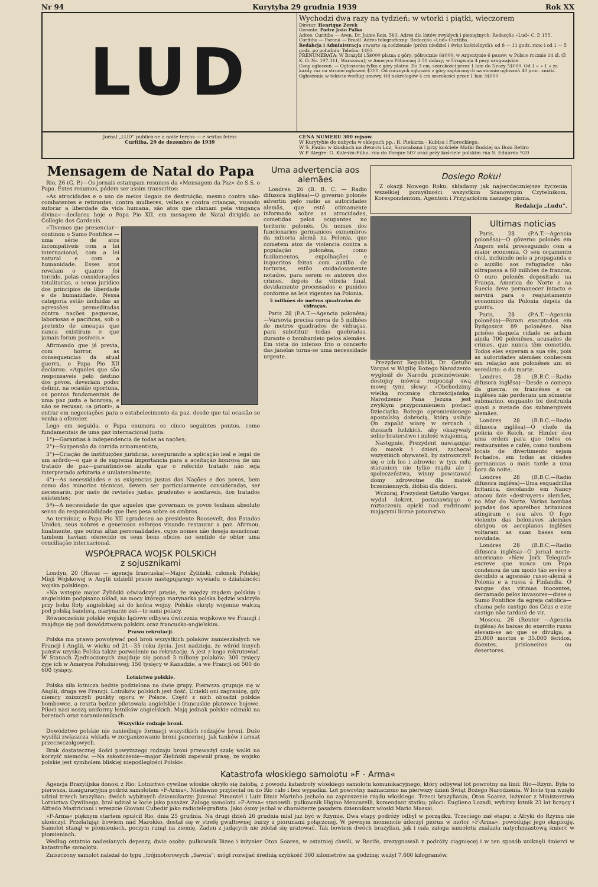Nr 94 Kurytyba 29 grudnia 1939 Rok XX
LUD
Wychodzi dwa razy na tydzień: w wtorki i piątki, wieczorem
Diretor: Henrique Zerek
Gerente: Padre João Palka
Adres: Curitiba — Aven. Dr. Jaime Reis, 583. Adres dla listów zwykłych i pieniężnych: Redacção »Lud« C. P. 155, Curitiba — Paraná — Brasil. Adres telegraficzny: Redacção »Lud« Curitiba.
Redakcja i Administracja otwarte są codziennie (prócz niedziel i świąt kościelnych): od 8 — 11 godz. rano i od 1 — 5 godz. po południu. Telefon: 1493
PRENUMERATA: W Brazylii 15$000 płatna z góry; półrocznie 8$000; w Argentynie 6 pezow; w Polsce rocznie 14 zł. (P. K. O. Nr. 197.311, Warszawa); w Ameryce Północnej 2.50 dolary; w Urugwaju 4 pezy urugwajskie.
Ceny ogłoszeń: — Ogłoszenia tylko z góry płatne. Do 3 cm. szerokości przez 1 łam do 3 razy 5$000. Od 1 » » 1 » za każdy raz na stronie ogłoszeń $300. Od rocznych ogłoszeń z góry zapłaconych na stronie ogłoszeń 40 proc. zniżki. Ogłoszenia w tekście według umowy. Od nekrologów 4 cm szerokości przez 1 łam 3$000
Jornal „LUD” publica-se a noite terças — e sextas feiras
Curitiba, 29 de dezembro de 1939
CENA NUMERU 300 rejsów.
W Kurytybie do nabycia w sklepach pp.: R. Piekarza - Kubisa i Floreckiego.
W S. Paulo: w kioskach na dworcu Luz, Sorocabana i przy kościele Matki Boskiej na Bom Retiro
W P. Alegre: G. Kulesza-Filho, rua do Parque 507 oraz przy kościele polskim rua S. Eduardo 920
Mensagem de Natal do Papa
Rio, 26 (G. P.)—Os jornais estampam resumos da »Mensagem da Paz« de S.S. o Papa. Estes resumos, pódem ser assim transcritos:
»As atrocidades e o uso de meios ilegais de destruição, mesmo contra não-combatentes e retirantes, contra mulheres, velhos e contra crianças, visando sufocar a liberdade da vida humana, são atos que clamam pela vingança divina«—declarou hoje o Papa Pio XII, em mesagem de Natal dirigida ao Collegio dos Cardeais.
»Tivemos que presenciar—continou o Sumo Pontifice — uma série de atos incompativeis com a lei internacional, com a lei natural e com a humanidade. Esses atos revelam o quanto foi torcido, pelas considerações totalitarias, o senso juridico dos principios de liberdade e de humanidade. Nessa categoria estão incluidas as agressões premeditadas contra nações pequenas, laboriosas e pacificas, sob o pretexto de ameaças que nunca existiram e que jamais foram posiveis.«
Afirmando que já previa, com horror, as consequencias da atual guerra, o Papa Pio XII declarou: «Aqueles que são responsaveis pelo destino dos povos, deveriam poder definir, na ocasião oportuna, os pontos fundamentais de uma paz justa e honrosa, e não se recusar, «a priori», a entrar em negociações para o estabelecimento da paz, desde que tal ocasião se venha a oferecer.
Logo em seguida, o Papa enumera os cinco seguintes pontos, como fundamentais de uma paz internacional justa:
1°)—Garantias à independencia de todas as nações;
2°)—Suspensão da corrida armamentista;
3°)—Criação de instituições juridicas, assegurando a aplicação leal e legal de um acôrdo—o que é de suprema importancia para a aceitação honrosa de um tratado de paz—garantindo-se ainda que o referido tratado não seja interpretado arbitaria e unilateralmente;
4°)—As necessidades e as exigencias justas das Nações e dos povos, bem como das minorias técnicas, devem ser particularmente consideradas, ser necessario, por meio de revisões justas, prudentes e aceitaveis, dos tratados existentes;
5ª)—A necessidade de que aqueles que governam os povos tenham absoluto senso da responsabilidade que lhes pesa sobre os ombros.
Ao terminar, o Papa Pio XII agradeceu ao presidente Roosevelt, dos Estados Unidos, seus nobres e generosos esforços visando restaurar a paz. Afirmou, finalmente, que outras altas personalidades, cujos nomes não deseja mencionar, tambem haviam oferecido os seus bons oficios no sentido de obter uma conciliação internacional.
WSPÓŁPRACA WOJSK POLSKICH
z sojusznikami
Londyn, 20 (Havas — agencja francuska)—Major Żyliński, członek Polskiej Misji Wojskowej w Anglii udzielił prasie następującego wywiadu o działalności wojska polskiego:
»Na wstępie major Żyliński oświadczył prasie, że między rządem polskim i angielskim podpisano układ, na mocy którego marynarka polska będzie walczyła przy boku floty angielskiej aż do końca wojny. Polskie okręty wojenne walczą pod polską banderą, marynarze zaś—to sami polacy.
Równocześnie polskie wojsko lądowe odbywa ćwiczenia wojskowe we Francji i znajduje się pod dowództwem polskim oraz francusko-angielskim.
Prawo rekrutacji.
Polska ma prawo powoływać pod broń wszystkich polaków zamieszkałych we Francji i Anglii, w wieku od 21—35 roku życia. Jest nadzieja, że wśród innych państw uzyska Polska także pozwolenie na rekrutację. A jest z kogo rekrutować. W Stanach Zjednoczonych znajduje się ponad 3 miliony polaków; 300 tysięcy żyje ich w Ameryce Południowej; 150 tysięcy w Kanadzie, a we Francji od 500 do 600 tysięcy.
Lotnictwo polskie.
Polska siła lotnicza będzie podzielona na dwie grupy. Pierwsza grupuje się w Anglii, druga we Francji. Lotników polskich jest dość. Uciekli oni zagranicę, gdy niemcy zniszczyli punkty oporu w Polsce. Część z nich obsadzi polskie bombowce, a reszta będzie pilotowała angielskie i francuskie płatowce bojowe. Piloci nasi noszą uniformy lotników angielskich. Mają jednak polskie odznaki na beretach oraz naramiennikach.
Wszystkie rodzaje broni.
Dowództwo polskie nie zaniedbuje formacji wszystkich rodzajów broni. Duże wysiłki zwłaszcza wkłada w zorganizowanie broni pancernej, jak tanków i armat przeciwczołgowych.
Brak dostatecznej ilości powyższego rodzaju broni przeważył szalę walki na korzyść niemców. —Na zakończenie—major Zieliński zapewnił prasę, że wojsko polskie jest symbolem bliskiej niepodległości Polski«.
Uma advertencia aos alemães
Londres, 26 (B. B. C. — Radio difusora inglêsa)—O governo polonês advertiu pelo radio as autoridades alemãs, que está otimamente informado sobre as atrocidades, cometidas pelos ocupantes no teritorio polonês. Os nomes dos funcionarios germanicos exmembros da minoria alemã na Polonia, que cometem atos de violencia contra a população polonêsa, como fuzilamentos, expolhações e inqueritos feitos com auxilio de torturas, estão cuidadosamente notados, para serem os autores dos crimes, depois da vitoria final, devidamente processados e punidos conforme as leis vigentes na Polonia.
5 milhões de metros quadrados de vidraças.
Paris 28 (P.A.T.—Agencia polonêsa)—Varsovia precisa cerca de 5 milhões de metros quadrados de vidraças, para substituir todas quebradas, durante o bombardeio pelos alemães. Em vista do intenso frio o concerto das janelas torna-se uma necessidade urgente.
Dosiego Roku!
Z okazji Nowego Roku, składamy jak najserdeczniejsze życzenia wszelkiej pomyślności wszystkim Szanownym Czytelnikom, Korespondentom, Agentom i Przyjaciołom naszego pisma.
Redakcja „Ludu”.
Prezydent Republiki, Dr. Getulio Vargas w Wigilię Bożego Narodzenia wygłosił do Narodu przemówienie; dostojny mówca rozpoczął swą mowę tymi słowy: »Obchodzimy wielką rocznicę chrześcijańską: Narodzenie Pana Jezusa jest zwykłym przypomnieniem postaci Dzieciątka Bożego opromienionego apostolską dobrocią, którą usiłuje On zapalić wiarę w sercach i duszach ludzkich, aby okazywały sobie braterstwo i miłość wzajemną.
Następnie, Prezydent nawiązując do matek i dzieci, zachęcał wszystkich obywateli, by zatroszczyli się o ich los i zdrowie; w tym celu staraniem nie tylko rządu ale i społeczeństwa, winny powstawać domy zdrowotne dla matek brzemiennych, żłóbki dla dzieci.
Wczoraj, Prezydent Getulio Vargas, wydał dekret, postanawiając o roztoczeniu opieki nad rodzinami mającymi liczne potomstwo.
Ultimas noticias
Paris, 28 (P.A.T.—Agencia polonêsa)—O gôverno polonês em Angers está prosseguindo com a maior economia. O seu orçamento civil, incluindo nele a propaganda e o auxilio aos refugiados não ultrapassa a 60 milhões de francos. O ouro polonês depositado na França, America do Norte e na Suecia deve permanecer intacto e servirá para o reajustamento economico da Polonia depois da guerra.
Paris, 28 (P.A.T.—Agencia polonêsa)—Foram executados em Bydgoszcz 89 polonêses. Nas prisões daquela cidade se acham ainda 700 polonêses, acusados de crimes, que nunca têm cometido. Todos eles esperam a sua vês, pois as autoridades alemães conhecem em relação aos polonêses um só veredicto: o da morte.
Londres, 28 (B.B.C.—Radio difusora inglêsa)—Desde o começo da guerra, os francêses e os inglêses não perderam um sómente submarino, enquanto foi destruida quasi a metade dos submergiveis alemães.
Londres 28 (B.B.C.—Radio difusora inglêsa)—O chefe da policia do Reich, sr. Himler deu uma ordem para que todos os restaurantes e cafés, como tambem locais de divertimento sejam fechados, em todas as cidades germanicas o mais tarde a uma hora da noite.
Londres 28 (B.B.C.—Radio difusora inglêsa)—Uma esquadrilha britanica, decolando em Nancy atacou dois «destroyers» alemães, no Mar do Norte. Varias bombas jogadas dos aparelhos britanicos atingiram o seu alvo. O fogo violento das belonaves alemães obrigou os aeroplanos inglêses voltaram as suas bases sem novidade.
Londres 28 (B.B.C.—Radio difusora inglêsa)—O jornal norte-americano «New Jork Telegraf» escreve que nunca um Papa condenou de um modo tão sevêro e decidido a agressão russo-alemã á Polonia e a russa á Finlandia. O sangue das vitimas inocentes, derramado pelos invasores—disse o Sumo Pontifice da egreja catolica—chama pelo castigo dos Céus e este castigo não tardará de vir.
Moscou, 26 (Reuter —Agencia inglêsa) As baixas do exercito russo elevam-se ao que se divulga, a 25.000 mortos e 35.000 feridos, doentes, prisioneiros ou desertores.
Katastrofa włoskiego samolotu »F - Arma«
Agencja Brazylijska donosi z Rio: Lotnictwo cywilne włoskie okryło się żałobą, z powodu katastrofy włoskiego samolotu komunikacyjnego, który odbywał lot powrotny na linii: Rio—Rzym. Była to pierwsza, inauguracyjna podróż samolotem »F-Arma«. Niedawno przyleciał on do Rio cało i bez wypadku. Lot powrotny naznaczono na pierwszy dzień Świąt Bożego Narodzenia. W locie tym wzięło udział trzech brazylian: dwóch wybitnych dziennikarzy: Juvenal Pimentel i Luiz Diniz Marinho jechało na zaproszenie rządu włoskiego. Trzeci brazylianin, Oton Soarez, inżynier z Ministerstwa Lotnictwa Cywilnego, brał udział w locie jako pasażer. Załogę samolotu »F-Arma« stanowili: pułkownik Higino Mencarelli, komendant statku; piloci: Euglieno Lozadi, wybitny lotnik 23 lat liczący i Alfredo Mastriciani i wreszcie Giovani Cubedir jako radiotelegrafista. Jako ósmy jechał w charakterze pasażera dziennikarz włoski Mario Massai.
»F-Arma« pięknym startem opuścił Rio, dnia 25 grudnia. Na drugi dzień 26 grudnia miał już być w Rzymie. Dwa etapy podróży odbył w porządku. Trzeciego zaś etapu: z Afryki do Rzymu nie ukończył. Przelatując bowiem nad Marokko, dostał się w strefę gwałtownej burzy z piorunami połączonej. W pewnym momencie uderzył piorun w motor »F-Arma«, powodując jego eksplozję. Samolot stanął w płomieniach, poczym runął na ziemię. Żaden z jadących nie zdołał się uratować. Tak bowiem dwóch brazylian, jak i cała załoga samolotu znalazła natychmiastową śmierć w płomieniach.
Według ostatnio nadesłanych depeszy, dwie osoby: pułkownik Bizeo i inżynier Oton Soares, w ostatniej chwili, w Recife, zrezygnowali z podróży ciągnięcej i w ten sposób uniknęli śmierci w katastrofie samolotu.
Zniszczony samolot należał do typu „trójmotorowych „Savoia”; mógł rozwijać średnią szybkość 360 kilometrów na godzinę; ważył 7.600 kilogramów.